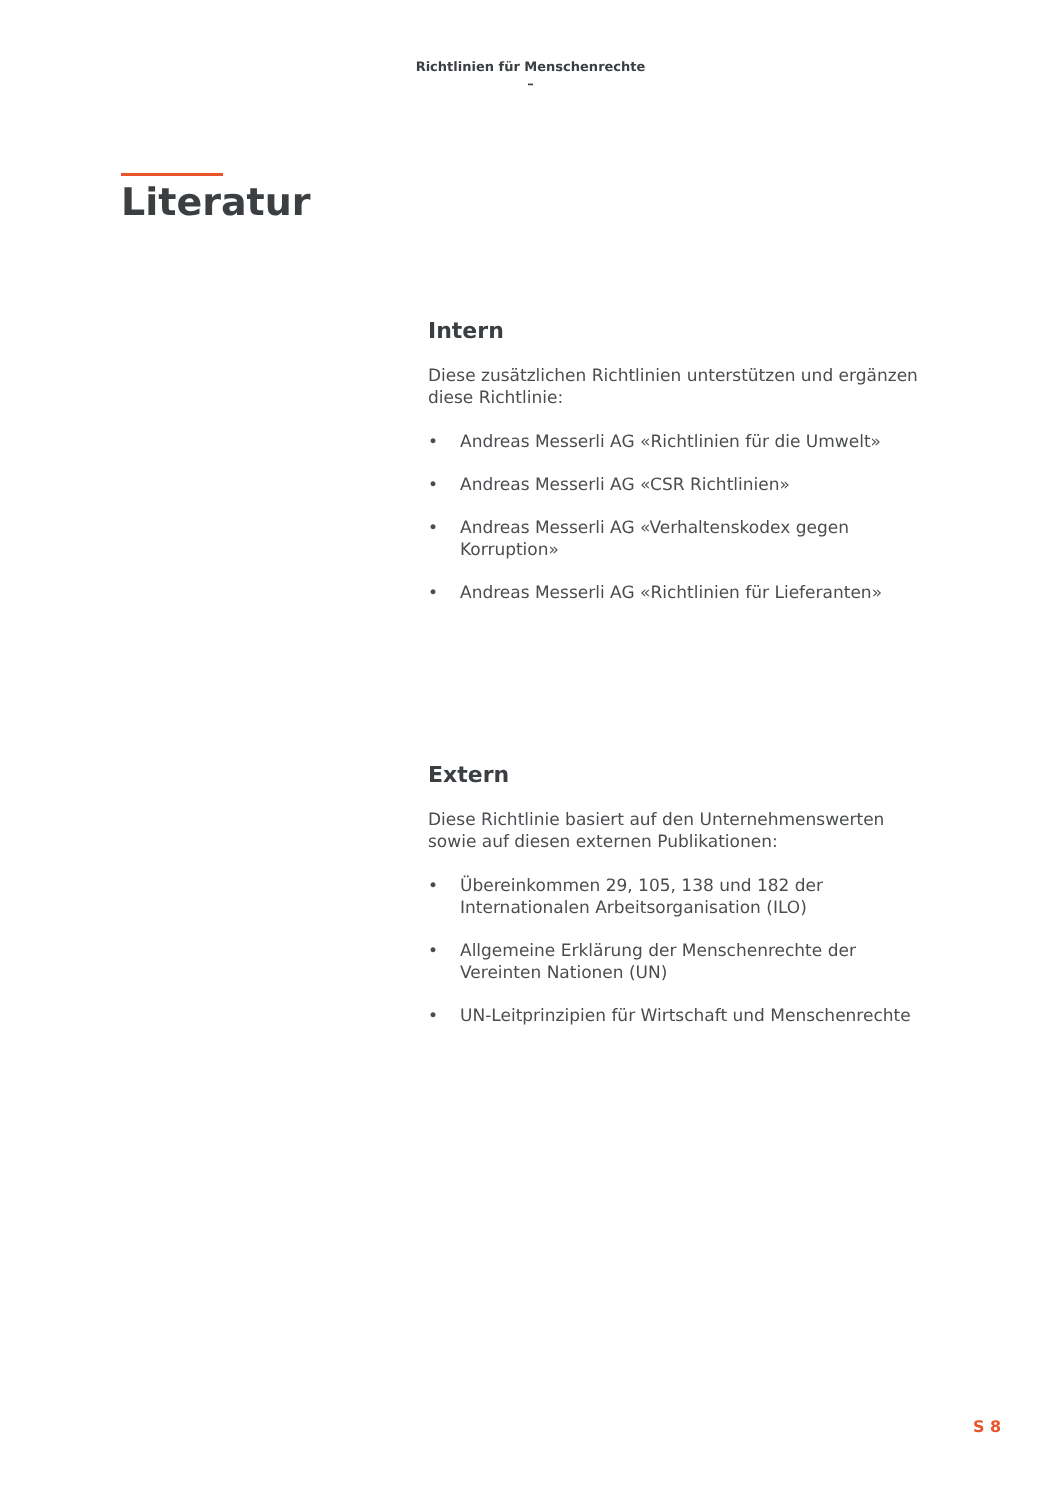Richtlinien für Menschenrechte
–
Literatur
Intern
Diese zusätzlichen Richtlinien unterstützen und ergänzen diese Richtlinie:
• Andreas Messerli AG «Richtlinien für die Umwelt»
• Andreas Messerli AG «CSR Richtlinien»
• Andreas Messerli AG «Verhaltenskodex gegen Korruption»
• Andreas Messerli AG «Richtlinien für Lieferanten»
Extern
Diese Richtlinie basiert auf den Unternehmenswerten sowie auf diesen externen Publikationen:
• Übereinkommen 29, 105, 138 und 182 der Internationa­len Arbeitsorganisation (ILO)
• Allgemeine Erklärung der Menschenrechte der Vereinten Nationen (UN)
• UN-Leitprinzipien für Wirtschaft und Menschenrechte
S 8